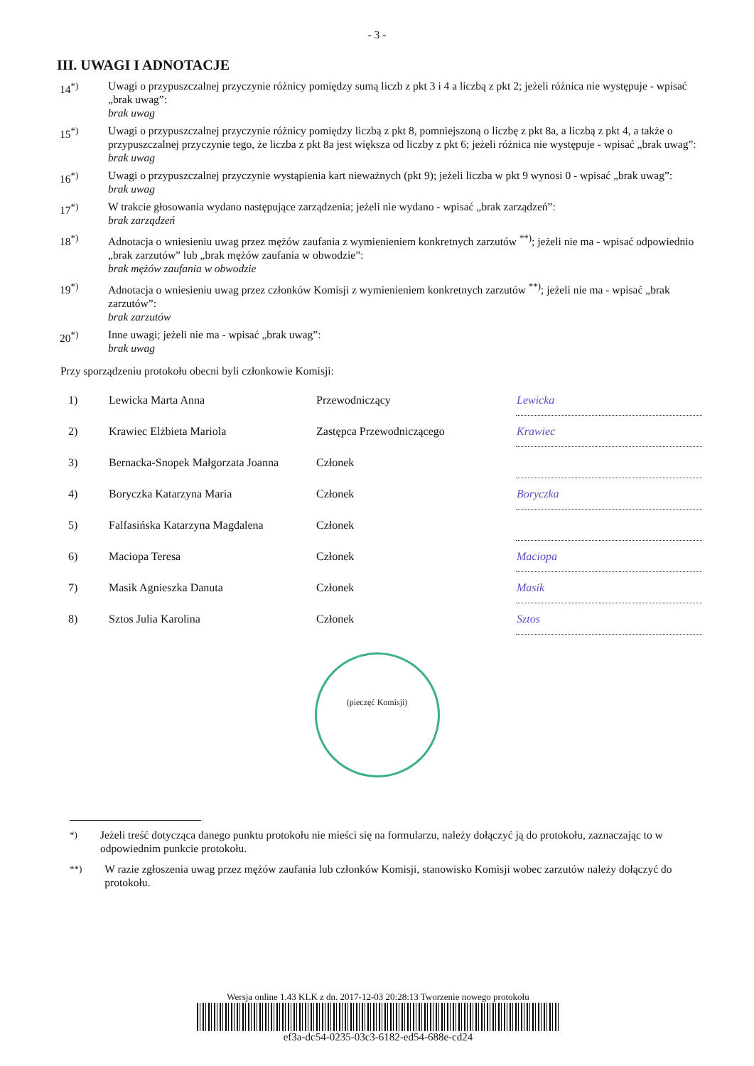- 3 -
III. UWAGI I ADNOTACJE
14<sup>*)</sup> Uwagi o przypuszczalnej przyczynie różnicy pomiędzy sumą liczb z pkt 3 i 4 a liczbą z pkt 2; jeżeli różnica nie występuje - wpisać „brak uwag”:
brak uwag
15<sup>*)</sup> Uwagi o przypuszczalnej przyczynie różnicy pomiędzy liczbą z pkt 8, pomniejszoną o liczbę z pkt 8a, a liczbą z pkt 4, a także o przypuszczalnej przyczynie tego, że liczba z pkt 8a jest większa od liczby z pkt 6; jeżeli różnica nie występuje - wpisać „brak uwag”:
brak uwag
16<sup>*)</sup> Uwagi o przypuszczalnej przyczynie wystąpienia kart nieważnych (pkt 9); jeżeli liczba w pkt 9 wynosi 0 - wpisać „brak uwag”:
brak uwag
17<sup>*)</sup> W trakcie głosowania wydano następujące zarządzenia; jeżeli nie wydano - wpisać „brak zarządzeń”:
brak zarządzeń
18<sup>*)</sup> Adnotacja o wniesieniu uwag przez mężów zaufania z wymienieniem konkretnych zarzutów <sup>**)</sup>; jeżeli nie ma - wpisać odpowiednio „brak zarzutów” lub „brak mężów zaufania w obwodzie”:
brak mężów zaufania w obwodzie
19<sup>*)</sup> Adnotacja o wniesieniu uwag przez członków Komisji z wymienieniem konkretnych zarzutów <sup>**)</sup>; jeżeli nie ma - wpisać „brak zarzutów”:
brak zarzutów
20<sup>*)</sup> Inne uwagi; jeżeli nie ma - wpisać „brak uwag”:
brak uwag
Przy sporządzeniu protokołu obecni byli członkowie Komisji:
| 1) | Lewicka Marta Anna | Przewodniczący | Lewicka |
| 2) | Krawiec Elżbieta Mariola | Zastępca Przewodniczącego | Krawiec |
| 3) | Bernacka-Snopek Małgorzata Joanna | Członek | |
| 4) | Boryczka Katarzyna Maria | Członek | Boryczka |
| 5) | Falfasińska Katarzyna Magdalena | Członek | |
| 6) | Maciopa Teresa | Członek | Maciopa |
| 7) | Masik Agnieszka Danuta | Członek | Masik |
| 8) | Sztos Julia Karolina | Członek | Sztos |
(pieczęć Komisji)
<sup>*)</sup> Jeżeli treść dotycząca danego punktu protokołu nie mieści się na formularzu, należy dołączyć ją do protokołu, zaznaczając to w odpowiednim punkcie protokołu.
<sup>**)</sup> W razie zgłoszenia uwag przez mężów zaufania lub członków Komisji, stanowisko Komisji wobec zarzutów należy dołączyć do protokołu.
Wersja online 1.43 KLK z dn. 2017-12-03 20:28:13 Tworzenie nowego protokołu
ef3a-dc54-0235-03c3-6182-ed54-688e-cd24